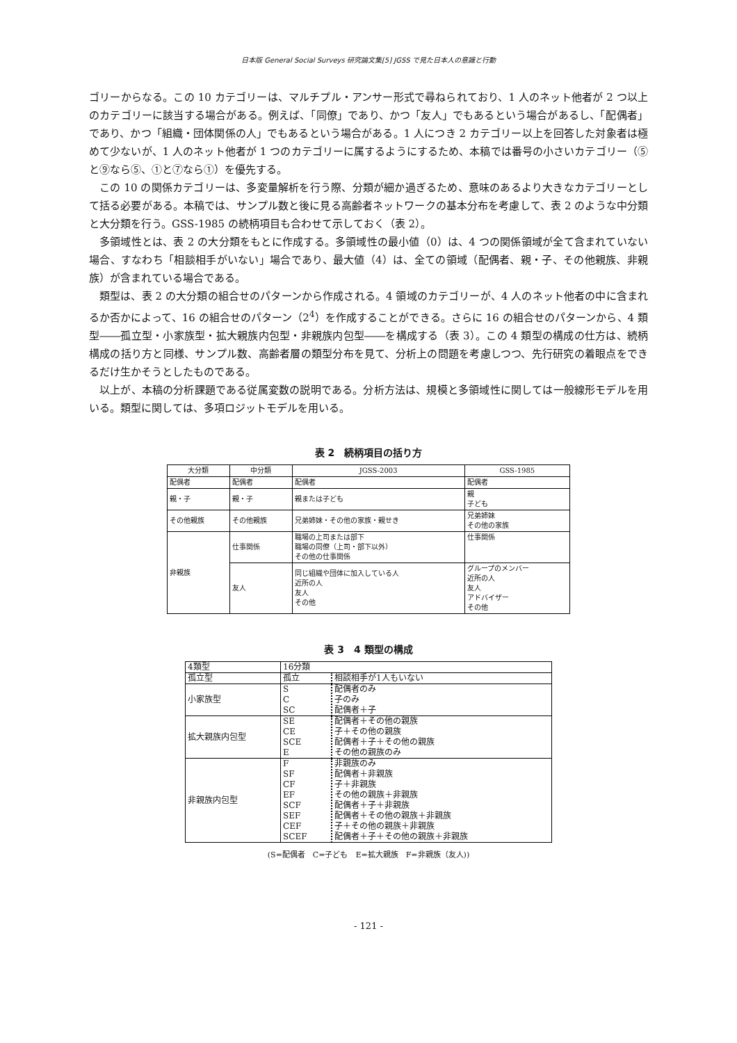日本版 General Social Surveys 研究論文集[5] JGSS で見た日本人の意識と行動
ゴリーからなる。この 10 カテゴリーは、マルチプル・アンサー形式で尋ねられており、1 人のネット他者が 2 つ以上のカテゴリーに該当する場合がある。例えば、「同僚」であり、かつ「友人」でもあるという場合があるし、「配偶者」であり、かつ「組織・団体関係の人」でもあるという場合がある。1 人につき 2 カテゴリー以上を回答した対象者は極めて少ないが、1 人のネット他者が 1 つのカテゴリーに属するようにするため、本稿では番号の小さいカテゴリー（⑤と⑨なら⑤、①と⑦なら①）を優先する。
この 10 の関係カテゴリーは、多変量解析を行う際、分類が細か過ぎるため、意味のあるより大きなカテゴリーとして括る必要がある。本稿では、サンプル数と後に見る高齢者ネットワークの基本分布を考慮して、表 2 のような中分類と大分類を行う。GSS-1985 の続柄項目も合わせて示しておく（表 2）。
多領域性とは、表 2 の大分類をもとに作成する。多領域性の最小値（0）は、4 つの関係領域が全て含まれていない場合、すなわち「相談相手がいない」場合であり、最大値（4）は、全ての領域（配偶者、親・子、その他親族、非親族）が含まれている場合である。
類型は、表 2 の大分類の組合せのパターンから作成される。4 領域のカテゴリーが、4 人のネット他者の中に含まれるか否かによって、16 の組合せのパターン（2<sup>4</sup>）を作成することができる。さらに 16 の組合せのパターンから、4 類型――孤立型・小家族型・拡大親族内包型・非親族内包型――を構成する（表 3）。この 4 類型の構成の仕方は、続柄構成の括り方と同様、サンプル数、高齢者層の類型分布を見て、分析上の問題を考慮しつつ、先行研究の着眼点をできるだけ生かそうとしたものである。
以上が、本稿の分析課題である従属変数の説明である。分析方法は、規模と多領域性に関しては一般線形モデルを用いる。類型に関しては、多項ロジットモデルを用いる。
表 2　続柄項目の括り方
| 大分類 | 中分類 | JGSS-2003 | GSS-1985 |
| --- | --- | --- | --- |
| 配偶者 | 配偶者 | 配偶者 | 配偶者 |
| 親・子 | 親・子 | 親または子ども | 親 子ども |
| その他親族 | その他親族 | 兄弟姉妹・その他の家族・親せき | 兄弟姉妹 その他の家族 |
| 非親族 | 仕事関係 | 職場の上司または部下 職場の同僚（上司・部下以外） その他の仕事関係 | 仕事関係 |
| | 友人 | 同じ組織や団体に加入している人 近所の人 友人 その他 | グループのメンバー 近所の人 友人 アドバイザー その他 |
表 3　4 類型の構成
| 4類型 | 16分類 | |
| 孤立型 | 孤立 | 相談相手が1人もいない |
| 小家族型 | S C SC | 配偶者のみ 子のみ 配偶者＋子 |
| 拡大親族内包型 | SE CE SCE E | 配偶者＋その他の親族 子＋その他の親族 配偶者＋子＋その他の親族 その他の親族のみ |
| 非親族内包型 | F SF CF EF SCF SEF CEF SCEF | 非親族のみ 配偶者＋非親族 子＋非親族 その他の親族＋非親族 配偶者＋子＋非親族 配偶者＋その他の親族＋非親族 子＋その他の親族＋非親族 配偶者＋子＋その他の親族＋非親族 |
(S=配偶者　C=子ども　E=拡大親族　F=非親族（友人))
- 121 -